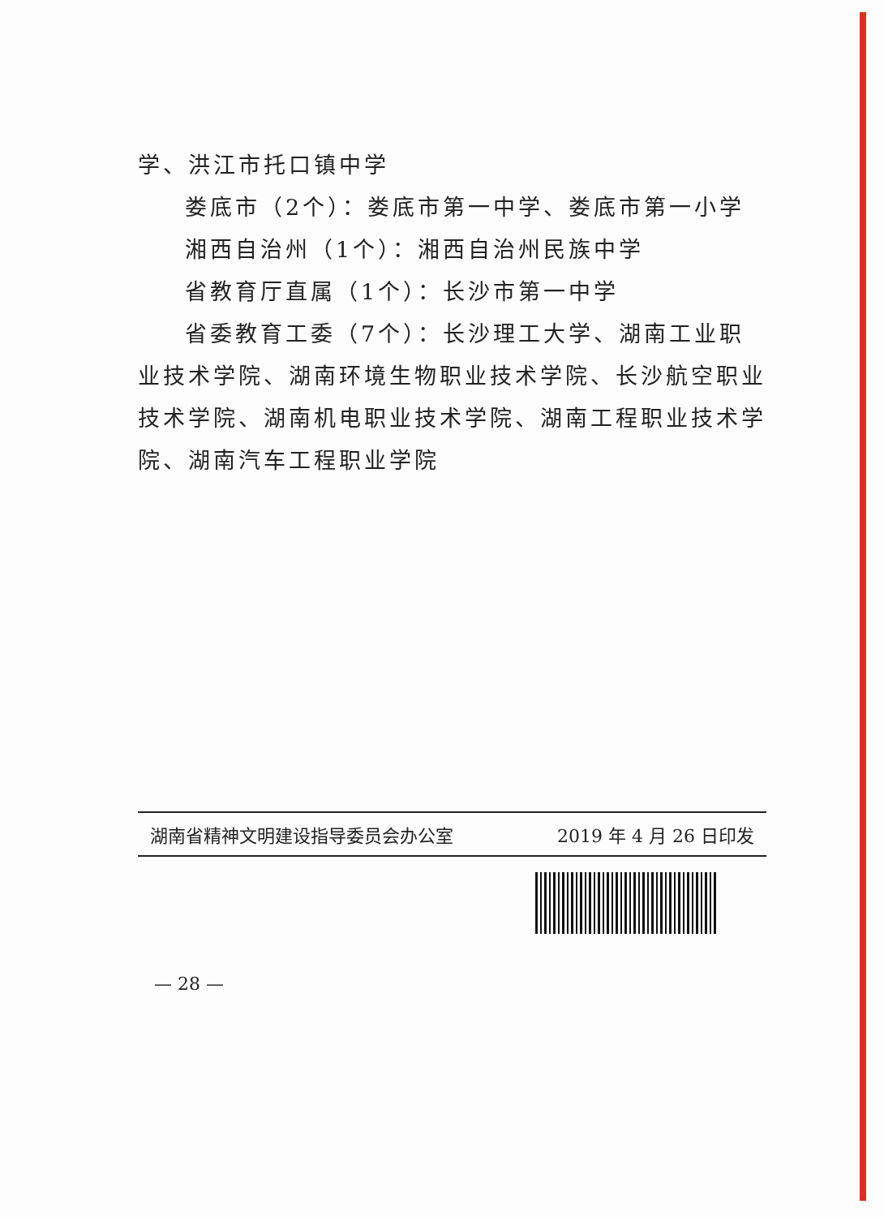学、洪江市托口镇中学
娄底市（2个）：娄底市第一中学、娄底市第一小学
湘西自治州（1个）：湘西自治州民族中学
省教育厅直属（1个）：长沙市第一中学
省委教育工委（7个）：长沙理工大学、湖南工业职业技术学院、湖南环境生物职业技术学院、长沙航空职业技术学院、湖南机电职业技术学院、湖南工程职业技术学院、湖南汽车工程职业学院
湖南省精神文明建设指导委员会办公室 2019 年 4 月 26 日印发
— 28 —